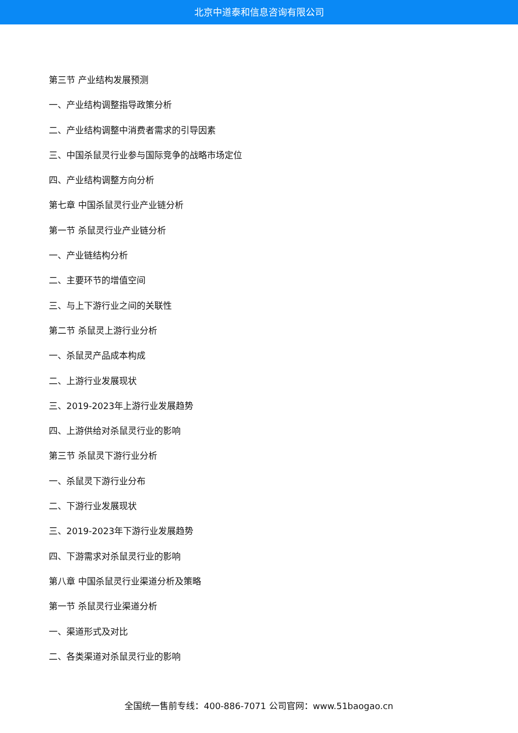北京中道泰和信息咨询有限公司
第三节 产业结构发展预测
一、产业结构调整指导政策分析
二、产业结构调整中消费者需求的引导因素
三、中国杀鼠灵行业参与国际竞争的战略市场定位
四、产业结构调整方向分析
第七章 中国杀鼠灵行业产业链分析
第一节 杀鼠灵行业产业链分析
一、产业链结构分析
二、主要环节的增值空间
三、与上下游行业之间的关联性
第二节 杀鼠灵上游行业分析
一、杀鼠灵产品成本构成
二、上游行业发展现状
三、2019-2023年上游行业发展趋势
四、上游供给对杀鼠灵行业的影响
第三节 杀鼠灵下游行业分析
一、杀鼠灵下游行业分布
二、下游行业发展现状
三、2019-2023年下游行业发展趋势
四、下游需求对杀鼠灵行业的影响
第八章 中国杀鼠灵行业渠道分析及策略
第一节 杀鼠灵行业渠道分析
一、渠道形式及对比
二、各类渠道对杀鼠灵行业的影响
全国统一售前专线：400-886-7071 公司官网：www.51baogao.cn